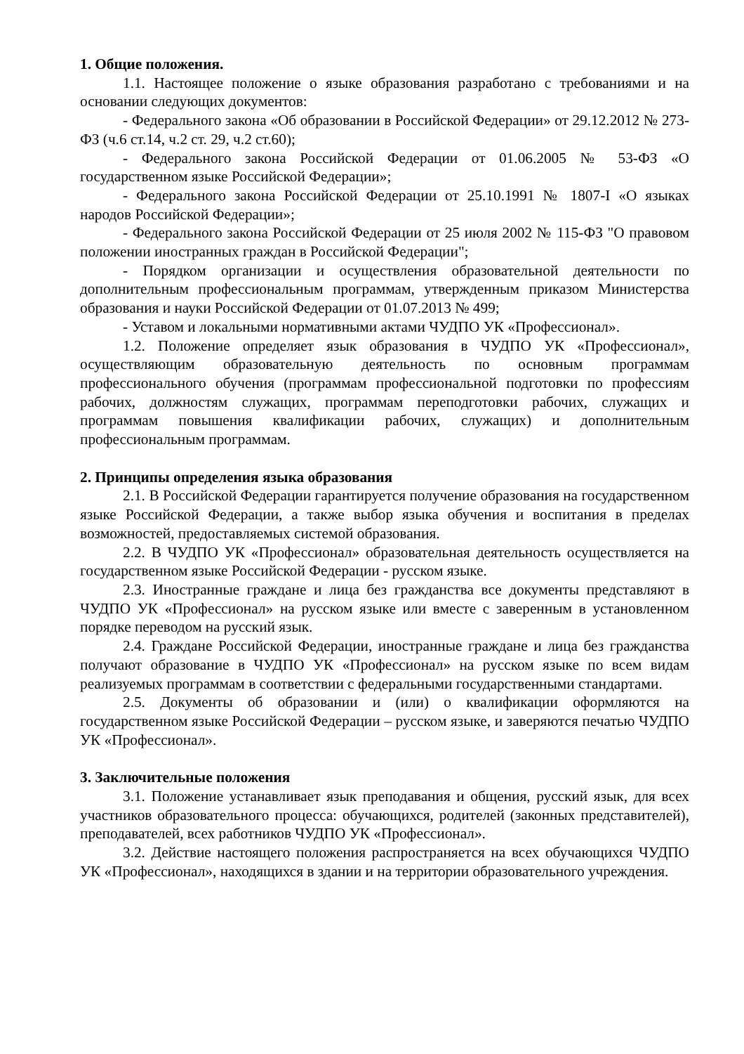1. Общие положения.
1.1. Настоящее положение о языке образования разработано с требованиями и на основании следующих документов:
- Федерального закона «Об образовании в Российской Федерации» от 29.12.2012 № 273-ФЗ (ч.6 ст.14, ч.2 ст. 29, ч.2 ст.60);
- Федерального закона Российской Федерации от 01.06.2005 № 53-ФЗ «О государственном языке Российской Федерации»;
- Федерального закона Российской Федерации от 25.10.1991 № 1807-I «О языках народов Российской Федерации»;
- Федерального закона Российской Федерации от 25 июля 2002 № 115-ФЗ "О правовом положении иностранных граждан в Российской Федерации";
- Порядком организации и осуществления образовательной деятельности по дополнительным профессиональным программам, утвержденным приказом Министерства образования и науки Российской Федерации от 01.07.2013 № 499;
- Уставом и локальными нормативными актами ЧУДПО УК «Профессионал».
1.2. Положение определяет язык образования в ЧУДПО УК «Профессионал», осуществляющим образовательную деятельность по основным программам профессионального обучения (программам профессиональной подготовки по профессиям рабочих, должностям служащих, программам переподготовки рабочих, служащих и программам повышения квалификации рабочих, служащих) и дополнительным профессиональным программам.
2. Принципы определения языка образования
2.1. В Российской Федерации гарантируется получение образования на государственном языке Российской Федерации, а также выбор языка обучения и воспитания в пределах возможностей, предоставляемых системой образования.
2.2. В ЧУДПО УК «Профессионал» образовательная деятельность осуществляется на государственном языке Российской Федерации - русском языке.
2.3. Иностранные граждане и лица без гражданства все документы представляют в ЧУДПО УК «Профессионал» на русском языке или вместе с заверенным в установленном порядке переводом на русский язык.
2.4. Граждане Российской Федерации, иностранные граждане и лица без гражданства получают образование в ЧУДПО УК «Профессионал» на русском языке по всем видам реализуемых программам в соответствии с федеральными государственными стандартами.
2.5. Документы об образовании и (или) о квалификации оформляются на государственном языке Российской Федерации – русском языке, и заверяются печатью ЧУДПО УК «Профессионал».
3. Заключительные положения
3.1. Положение устанавливает язык преподавания и общения, русский язык, для всех участников образовательного процесса: обучающихся, родителей (законных представителей), преподавателей, всех работников ЧУДПО УК «Профессионал».
3.2. Действие настоящего положения распространяется на всех обучающихся ЧУДПО УК «Профессионал», находящихся в здании и на территории образовательного учреждения.